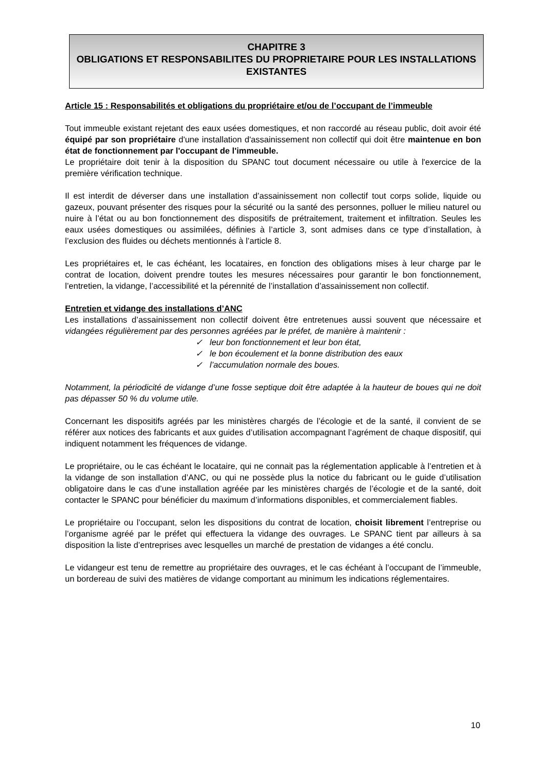CHAPITRE 3
OBLIGATIONS ET RESPONSABILITES DU PROPRIETAIRE POUR LES INSTALLATIONS EXISTANTES
Article 15 : Responsabilités et obligations du propriétaire et/ou de l’occupant de l’immeuble
Tout immeuble existant rejetant des eaux usées domestiques, et non raccordé au réseau public, doit avoir été équipé par son propriétaire d'une installation d'assainissement non collectif qui doit être maintenue en bon état de fonctionnement par l'occupant de l'immeuble.
Le propriétaire doit tenir à la disposition du SPANC tout document nécessaire ou utile à l'exercice de la première vérification technique.
Il est interdit de déverser dans une installation d’assainissement non collectif tout corps solide, liquide ou gazeux, pouvant présenter des risques pour la sécurité ou la santé des personnes, polluer le milieu naturel ou nuire à l’état ou au bon fonctionnement des dispositifs de prétraitement, traitement et infiltration. Seules les eaux usées domestiques ou assimilées, définies à l’article 3, sont admises dans ce type d’installation, à l’exclusion des fluides ou déchets mentionnés à l’article 8.
Les propriétaires et, le cas échéant, les locataires, en fonction des obligations mises à leur charge par le contrat de location, doivent prendre toutes les mesures nécessaires pour garantir le bon fonctionnement, l’entretien, la vidange, l’accessibilité et la pérennité de l’installation d’assainissement non collectif.
Entretien et vidange des installations d’ANC
Les installations d’assainissement non collectif doivent être entretenues aussi souvent que nécessaire et vidangées régulièrement par des personnes agréées par le préfet, de manière à maintenir :
✓ leur bon fonctionnement et leur bon état,
✓ le bon écoulement et la bonne distribution des eaux
✓ l’accumulation normale des boues.
Notamment, la périodicité de vidange d’une fosse septique doit être adaptée à la hauteur de boues qui ne doit pas dépasser 50 % du volume utile.
Concernant les dispositifs agréés par les ministères chargés de l’écologie et de la santé, il convient de se référer aux notices des fabricants et aux guides d’utilisation accompagnant l’agrément de chaque dispositif, qui indiquent notamment les fréquences de vidange.
Le propriétaire, ou le cas échéant le locataire, qui ne connait pas la réglementation applicable à l’entretien et à la vidange de son installation d’ANC, ou qui ne possède plus la notice du fabricant ou le guide d’utilisation obligatoire dans le cas d’une installation agréée par les ministères chargés de l’écologie et de la santé, doit contacter le SPANC pour bénéficier du maximum d’informations disponibles, et commercialement fiables.
Le propriétaire ou l’occupant, selon les dispositions du contrat de location, choisit librement l’entreprise ou l’organisme agréé par le préfet qui effectuera la vidange des ouvrages. Le SPANC tient par ailleurs à sa disposition la liste d’entreprises avec lesquelles un marché de prestation de vidanges a été conclu.
Le vidangeur est tenu de remettre au propriétaire des ouvrages, et le cas échéant à l’occupant de l’immeuble, un bordereau de suivi des matières de vidange comportant au minimum les indications réglementaires.
10